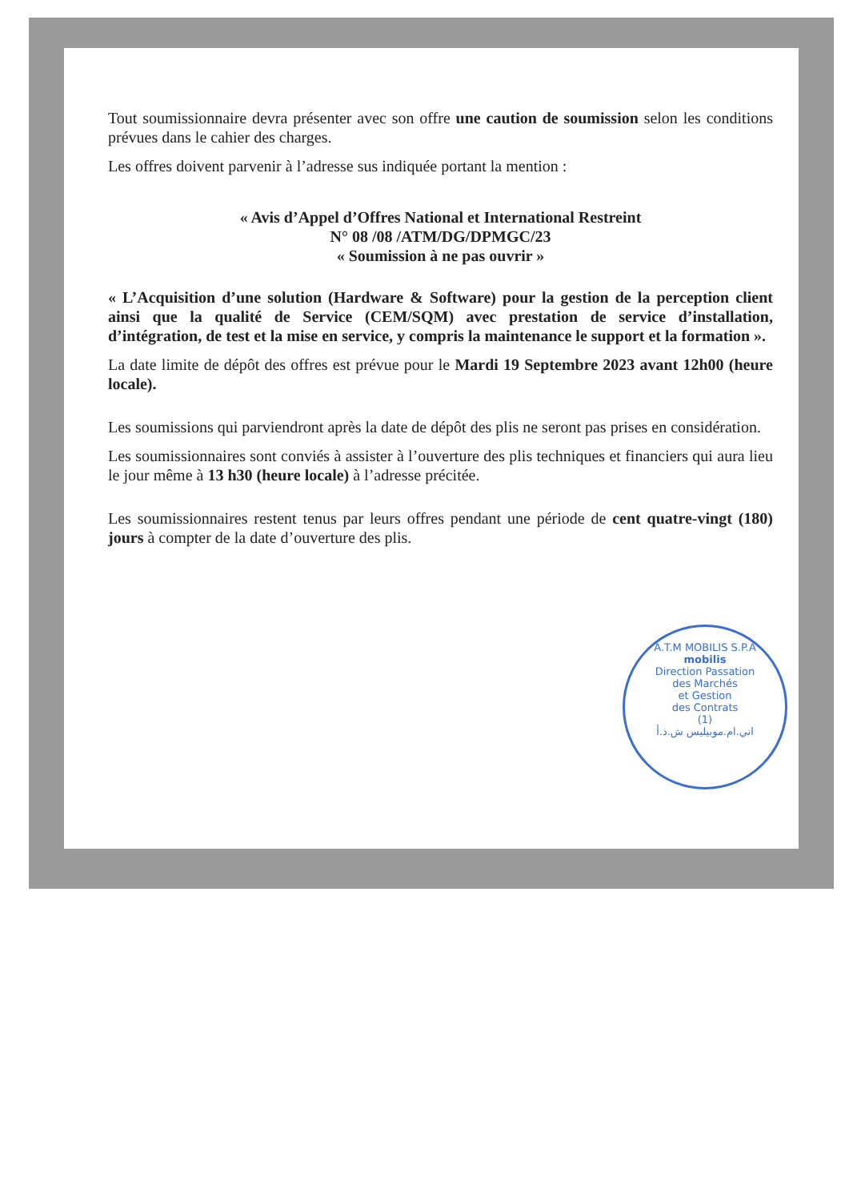Tout soumissionnaire devra présenter avec son offre une caution de soumission selon les conditions prévues dans le cahier des charges.
Les offres doivent parvenir à l’adresse sus indiquée portant la mention :
« Avis d’Appel d’Offres National et International Restreint
N° 08 /08 /ATM/DG/DPMGC/23
« Soumission à ne pas ouvrir »
« L’Acquisition d’une solution (Hardware & Software) pour la gestion de la perception client ainsi que la qualité de Service (CEM/SQM) avec prestation de service d’installation, d’intégration, de test et la mise en service, y compris la maintenance le support et la formation ».
La date limite de dépôt des offres est prévue pour le Mardi 19 Septembre 2023 avant 12h00 (heure locale).
Les soumissions qui parviendront après la date de dépôt des plis ne seront pas prises en considération.
Les soumissionnaires sont conviés à assister à l’ouverture des plis techniques et financiers qui aura lieu le jour même à 13 h30 (heure locale) à l’adresse précitée.
Les soumissionnaires restent tenus par leurs offres pendant une période de cent quatre-vingt (180) jours à compter de la date d’ouverture des plis.
A.T.M MOBILIS S.P.A
mobilis
Direction Passation
des Marchés
et Gestion
des Contrats
(1)
اتي.ام.موبيليس ش.ذ.أ